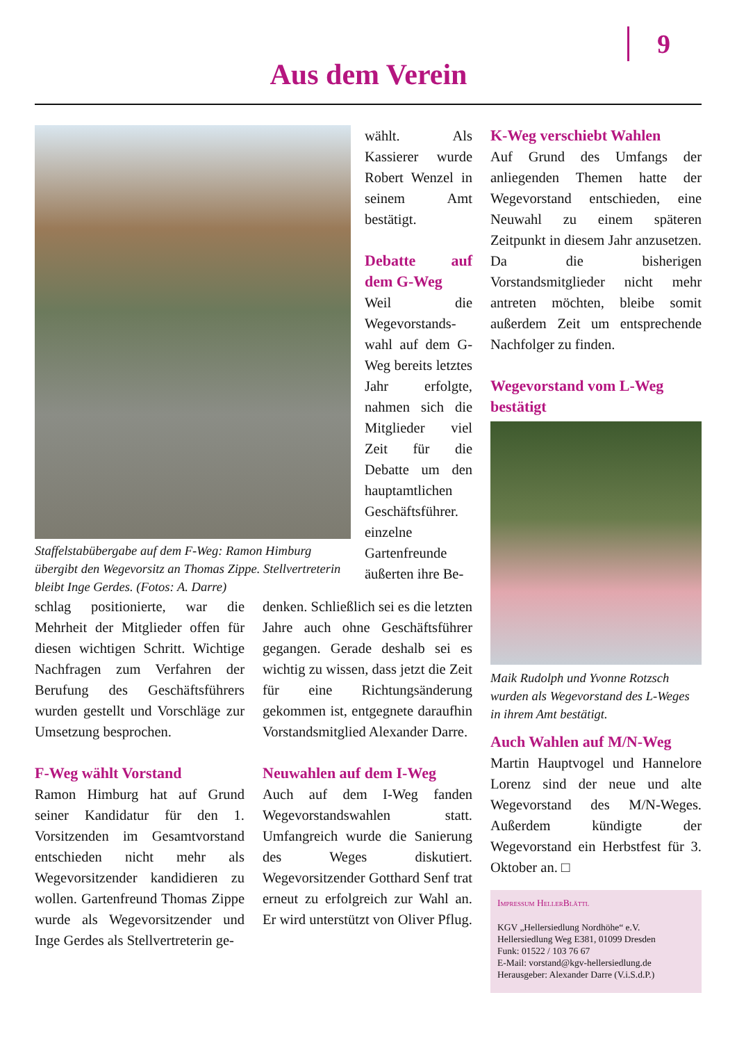9
Aus dem Verein
Staffelstabübergabe auf dem F-Weg: Ramon Himburg übergibt den Wegevorsitz an Thomas Zippe. Stellvertreterin bleibt Inge Gerdes. (Fotos: A. Darre)
wählt. Als Kassierer wurde Robert Wenzel in seinem Amt bestätigt.
Debatte auf dem G-Weg
Weil die Wegevorstands­wahl auf dem G-Weg bereits letztes Jahr erfolgte, nahmen sich die Mitglieder viel Zeit für die Debatte um den hauptamtlichen Geschäftsführer. einzelne Gartenfreunde äußerten ihre Be-
schlag positionierte, war die Mehrheit der Mitglieder offen für diesen wichtigen Schritt. Wichtige Nachfragen zum Verfahren der Berufung des Geschäftsführers wurden gestellt und Vorschläge zur Umsetzung besprochen.
F-Weg wählt Vorstand
Ramon Himburg hat auf Grund seiner Kandidatur für den 1. Vorsitzenden im Gesamtvorstand entschieden nicht mehr als Wegevorsitzender kandidieren zu wollen. Gartenfreund Thomas Zippe wurde als Wegevorsitzender und Inge Gerdes als Stellvertreterin ge-
denken. Schließlich sei es die letzten Jahre auch ohne Geschäftsführer gegangen. Gerade deshalb sei es wichtig zu wissen, dass jetzt die Zeit für eine Richtungsänderung gekommen ist, entgegnete daraufhin Vorstandsmitglied Alexander Darre.
Neuwahlen auf dem I-Weg
Auch auf dem I-Weg fanden Wegevorstandswahlen statt. Umfangreich wurde die Sanierung des Weges diskutiert. Wegevorsitzender Gotthard Senf trat erneut zu erfolgreich zur Wahl an. Er wird unterstützt von Oliver Pflug.
K-Weg verschiebt Wahlen
Auf Grund des Umfangs der anliegenden Themen hatte der Wegevorstand entschieden, eine Neuwahl zu einem späteren Zeitpunkt in diesem Jahr anzusetzen. Da die bisherigen Vorstandsmitglieder nicht mehr antreten möchten, bleibe somit außerdem Zeit um entsprechende Nachfolger zu finden.
Wegevorstand vom L-Weg bestätigt
Maik Rudolph und Yvonne Rotzsch wurden als Wegevorstand des L-Weges in ihrem Amt bestätigt.
Auch Wahlen auf M/N-Weg
Martin Hauptvogel und Hannelore Lorenz sind der neue und alte Wegevorstand des M/N-Weges. Außerdem kündigte der Wegevorstand ein Herbstfest für 3. Oktober an. □
Impressum HellerBlättl
KGV „Hellersiedlung Nordhöhe“ e.V.
Hellersiedlung Weg E381, 01099 Dresden
Funk: 01522 / 103 76 67
E-Mail: vorstand@kgv-hellersiedlung.de
Herausgeber: Alexander Darre (V.i.S.d.P.)